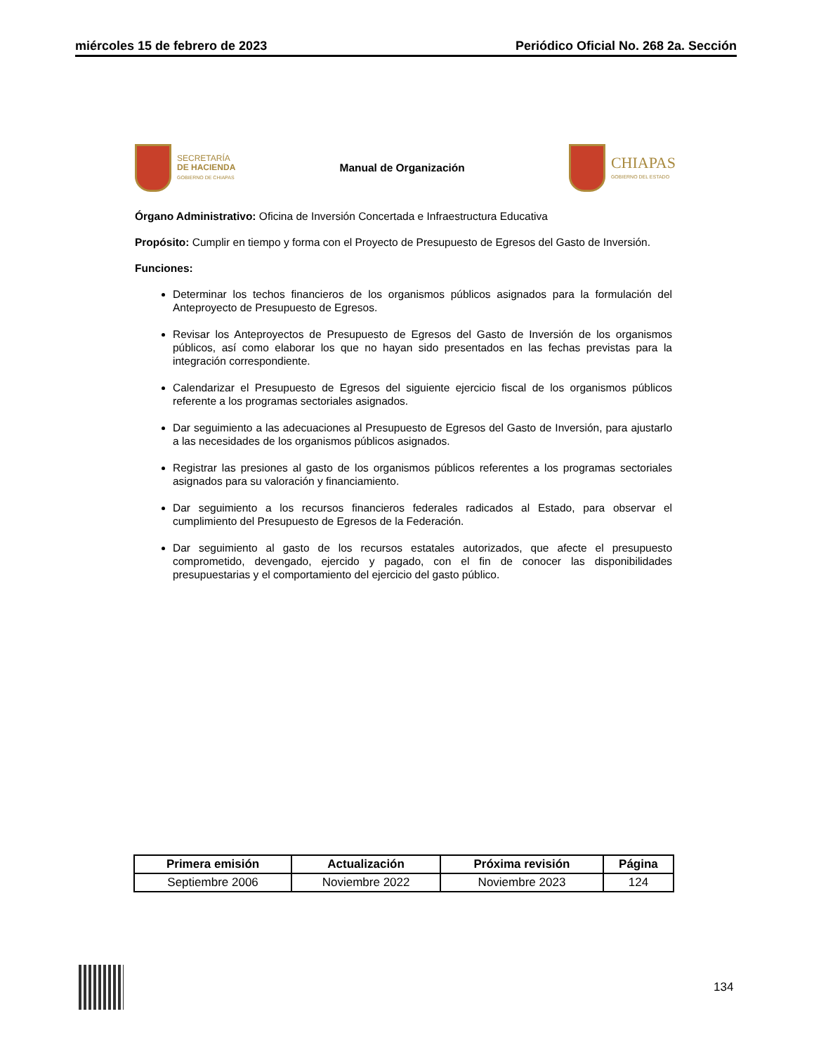miércoles 15 de febrero de 2023 Periódico Oficial No. 268 2a. Sección
SECRETARÍA
DE HACIENDA
GOBIERNO DE CHIAPAS
Manual de Organización
CHIAPAS
GOBIERNO DEL ESTADO
Órgano Administrativo: Oficina de Inversión Concertada e Infraestructura Educativa
Propósito: Cumplir en tiempo y forma con el Proyecto de Presupuesto de Egresos del Gasto de Inversión.
Funciones:
Determinar los techos financieros de los organismos públicos asignados para la formulación del Anteproyecto de Presupuesto de Egresos.
Revisar los Anteproyectos de Presupuesto de Egresos del Gasto de Inversión de los organismos públicos, así como elaborar los que no hayan sido presentados en las fechas previstas para la integración correspondiente.
Calendarizar el Presupuesto de Egresos del siguiente ejercicio fiscal de los organismos públicos referente a los programas sectoriales asignados.
Dar seguimiento a las adecuaciones al Presupuesto de Egresos del Gasto de Inversión, para ajustarlo a las necesidades de los organismos públicos asignados.
Registrar las presiones al gasto de los organismos públicos referentes a los programas sectoriales asignados para su valoración y financiamiento.
Dar seguimiento a los recursos financieros federales radicados al Estado, para observar el cumplimiento del Presupuesto de Egresos de la Federación.
Dar seguimiento al gasto de los recursos estatales autorizados, que afecte el presupuesto comprometido, devengado, ejercido y pagado, con el fin de conocer las disponibilidades presupuestarias y el comportamiento del ejercicio del gasto público.
| Primera emisión | Actualización | Próxima revisión | Página |
| --- | --- | --- | --- |
| Septiembre 2006 | Noviembre 2022 | Noviembre 2023 | 124 |
134